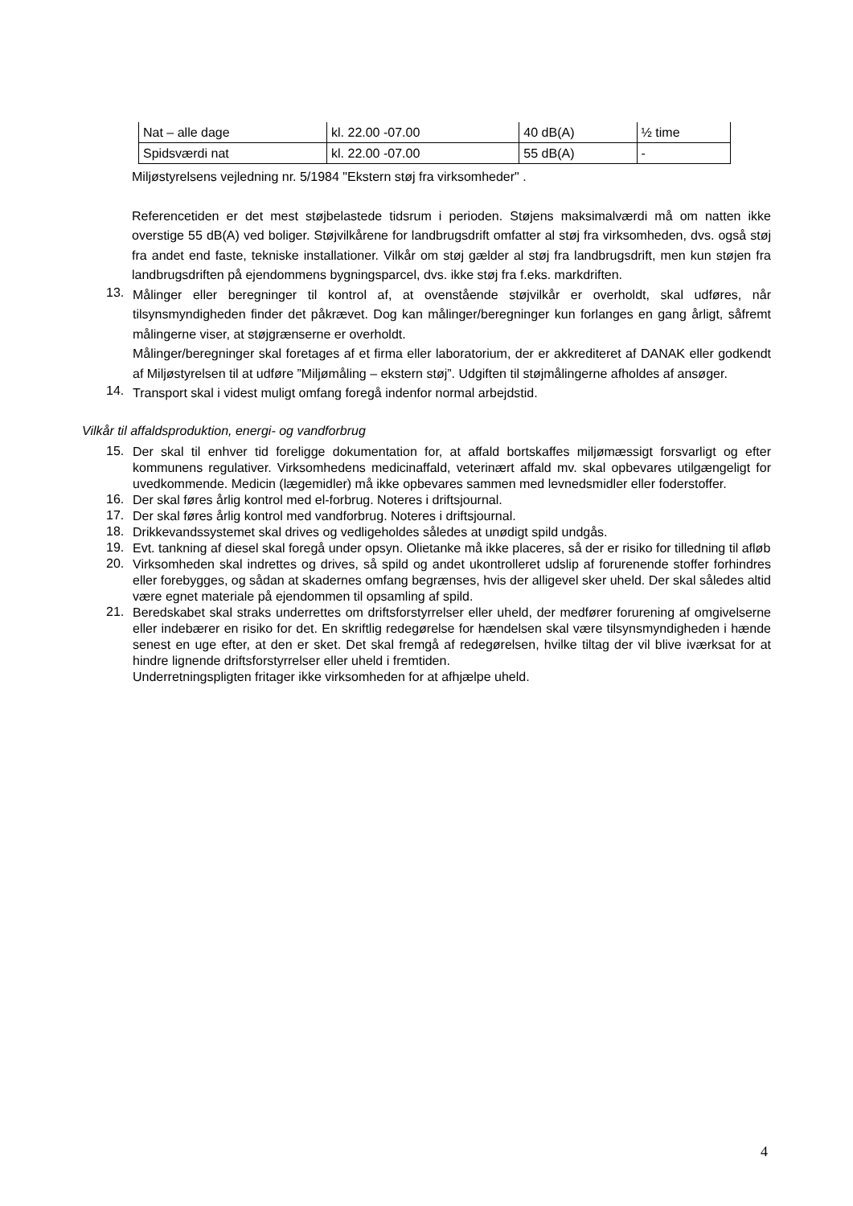| Nat – alle dage | kl. 22.00 -07.00 | 40 dB(A) | ½ time |
| Spidsværdi nat | kl. 22.00 -07.00 | 55 dB(A) | - |
Miljøstyrelsens vejledning nr. 5/1984 "Ekstern støj fra virksomheder" .
Referencetiden er det mest støjbelastede tidsrum i perioden. Støjens maksimalværdi må om natten ikke overstige 55 dB(A) ved boliger. Støjvilkårene for landbrugsdrift omfatter al støj fra virksomheden, dvs. også støj fra andet end faste, tekniske installationer. Vilkår om støj gælder al støj fra landbrugsdrift, men kun støjen fra landbrugsdriften på ejendommens bygningsparcel, dvs. ikke støj fra f.eks. markdriften.
13.
Målinger eller beregninger til kontrol af, at ovenstående støjvilkår er overholdt, skal udføres, når tilsynsmyndigheden finder det påkrævet. Dog kan målinger/beregninger kun forlanges en gang årligt, såfremt målingerne viser, at støjgrænserne er overholdt.
Målinger/beregninger skal foretages af et firma eller laboratorium, der er akkrediteret af DANAK eller godkendt af Miljøstyrelsen til at udføre ”Miljømåling – ekstern støj”. Udgiften til støjmålingerne afholdes af ansøger.
14.
Transport skal i videst muligt omfang foregå indenfor normal arbejdstid.
Vilkår til affaldsproduktion, energi- og vandforbrug
15.
Der skal til enhver tid foreligge dokumentation for, at affald bortskaffes miljømæssigt forsvarligt og efter kommunens regulativer. Virksomhedens medicinaffald, veterinært affald mv. skal opbevares utilgængeligt for uvedkommende. Medicin (lægemidler) må ikke opbevares sammen med levnedsmidler eller foderstoffer.
16.
Der skal føres årlig kontrol med el-forbrug. Noteres i driftsjournal.
17.
Der skal føres årlig kontrol med vandforbrug. Noteres i driftsjournal.
18.
Drikkevandssystemet skal drives og vedligeholdes således at unødigt spild undgås.
19.
Evt. tankning af diesel skal foregå under opsyn. Olietanke må ikke placeres, så der er risiko for tilledning til afløb
20.
Virksomheden skal indrettes og drives, så spild og andet ukontrolleret udslip af forurenende stoffer forhindres eller forebygges, og sådan at skadernes omfang begrænses, hvis der alligevel sker uheld. Der skal således altid være egnet materiale på ejendommen til opsamling af spild.
21.
Beredskabet skal straks underrettes om driftsforstyrrelser eller uheld, der medfører forurening af omgivelserne eller indebærer en risiko for det. En skriftlig redegørelse for hændelsen skal være tilsynsmyndigheden i hænde senest en uge efter, at den er sket. Det skal fremgå af redegørelsen, hvilke tiltag der vil blive iværksat for at hindre lignende driftsforstyrrelser eller uheld i fremtiden.
Underretningspligten fritager ikke virksomheden for at afhjælpe uheld.
4